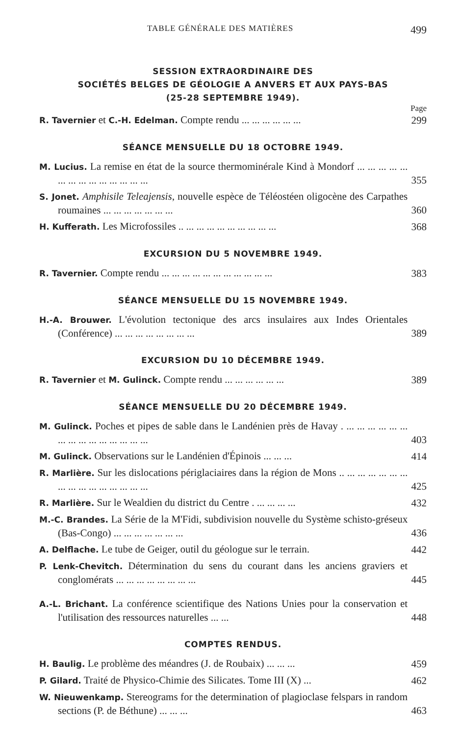TABLE GÉNÉRALE DES MATIÈRES 499
SESSION EXTRAORDINAIRE DES
SOCIÉTÉS BELGES DE GÉOLOGIE A ANVERS ET AUX PAYS-BAS
(25-28 SEPTEMBRE 1949).
Page
R. Tavernier et C.-H. Edelman. Compte rendu ... ... ... ... ... ...
299
SÉANCE MENSUELLE DU 18 OCTOBRE 1949.
M. Lucius. La remise en état de la source thermominérale Kind à Mondorf ... ... ... ... ... ... ... ... ... ... ... ... ... ...
355
S. Jonet. Amphisile Teleajensis, nouvelle espèce de Téléostéen oligocène des Carpathes roumaines ... ... ... ... ... ... ...
360
H. Kufferath. Les Microfossiles .. ... ... ... ... ... ... ... ... ...
368
EXCURSION DU 5 NOVEMBRE 1949.
R. Tavernier. Compte rendu ... ... ... ... ... ... ... ... ... ... ...
383
SÉANCE MENSUELLE DU 15 NOVEMBRE 1949.
H.-A. Brouwer. L'évolution tectonique des arcs insulaires aux Indes Orientales (Conférence) ... ... ... ... ... ... ... ...
389
EXCURSION DU 10 DÉCEMBRE 1949.
R. Tavernier et M. Gulinck. Compte rendu ... ... ... ... ... ...
389
SÉANCE MENSUELLE DU 20 DÉCEMBRE 1949.
M. Gulinck. Poches et pipes de sable dans le Landénien près de Havay . ... ... ... ... ... ... ... ... ... ... ... ... ... ... ...
403
M. Gulinck. Observations sur le Landénien d'Épinois ... ... ...
414
R. Marlière. Sur les dislocations périglaciaires dans la région de Mons .. ... ... ... ... ... ... ... ... ... ... ... ... ... ... ...
425
R. Marlière. Sur le Wealdien du district du Centre . ... ... ... ...
432
M.-C. Brandes. La Série de la M'Fidi, subdivision nouvelle du Système schisto-gréseux (Bas-Congo) ... ... ... ... ... ... ...
436
A. Delflache. Le tube de Geiger, outil du géologue sur le terrain.
442
P. Lenk-Chevitch. Détermination du sens du courant dans les anciens graviers et conglomérats ... ... ... ... ... ... ... ...
445
A.-L. Brichant. La conférence scientifique des Nations Unies pour la conservation et l'utilisation des ressources naturelles ... ...
448
COMPTES RENDUS.
H. Baulig. Le problème des méandres (J. de Roubaix) ... ... ...
459
P. Gilard. Traité de Physico-Chimie des Silicates. Tome III (X) ...
462
W. Nieuwenkamp. Stereograms for the determination of plagioclase felspars in random sections (P. de Béthune) ... ... ...
463